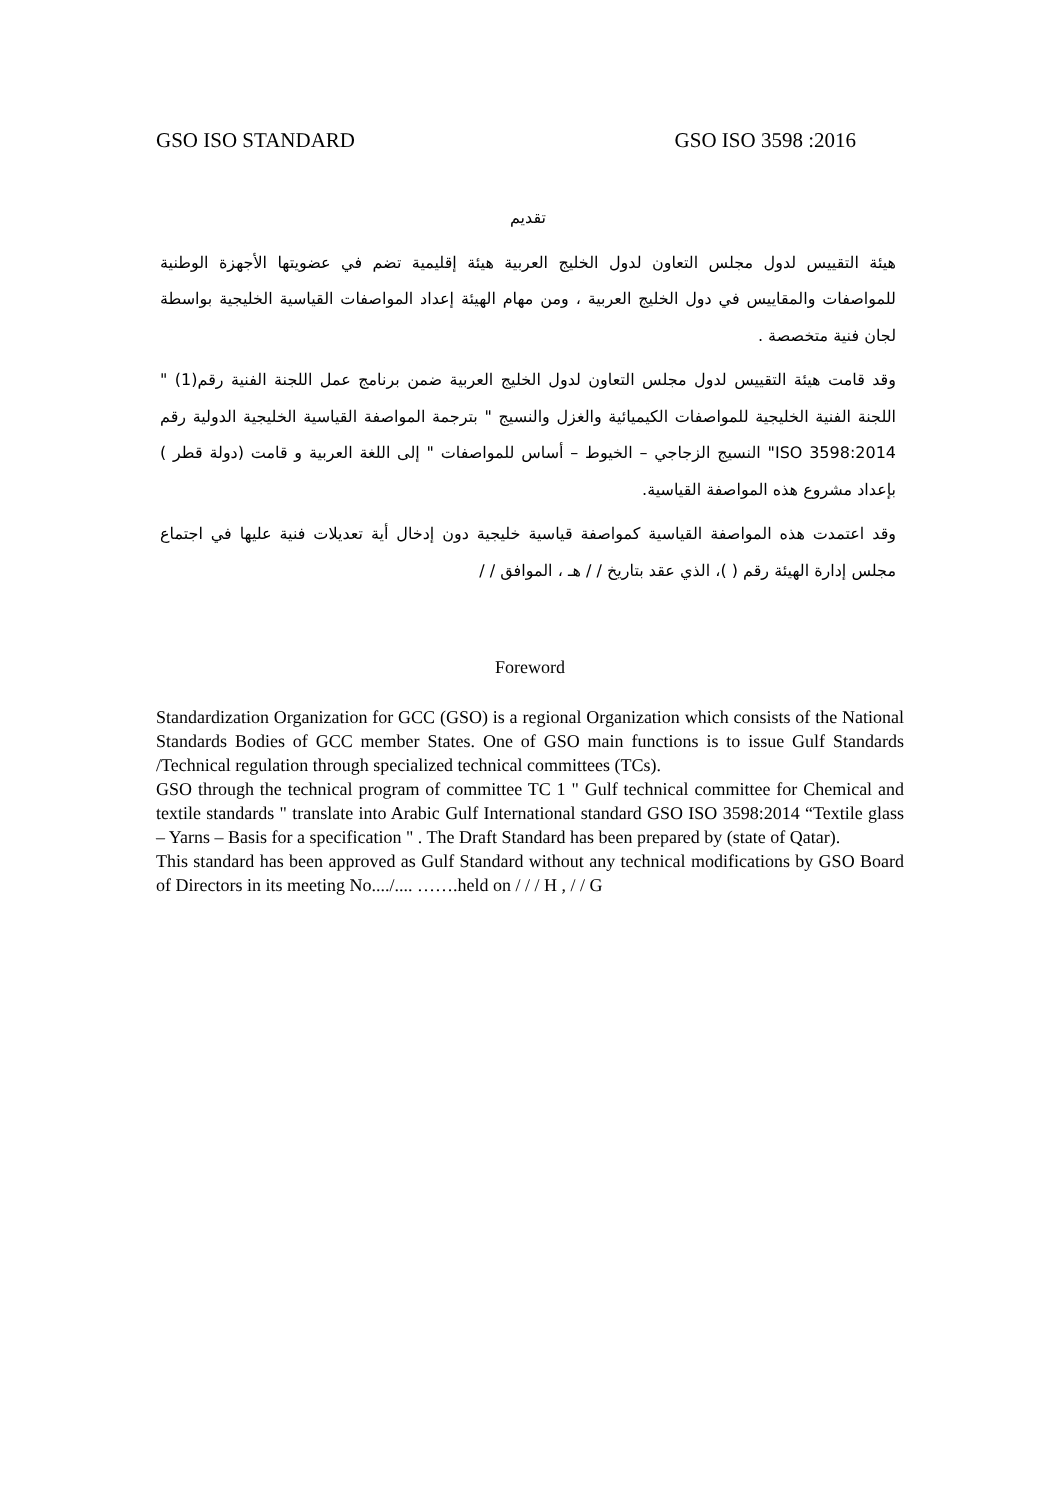GSO ISO STANDARD GSO ISO 3598 :2016
تقديم
هيئة التقييس لدول مجلس التعاون لدول الخليج العربية هيئة إقليمية تضم في عضويتها الأجهزة الوطنية للمواصفات والمقاييس في دول الخليج العربية ، ومن مهام الهيئة إعداد المواصفات القياسية الخليجية بواسطة لجان فنية متخصصة .
وقد قامت هيئة التقييس لدول مجلس التعاون لدول الخليج العربية ضمن برنامج عمل اللجنة الفنية رقم(1) " اللجنة الفنية الخليجية للمواصفات الكيميائية والغزل والنسيج " بترجمة المواصفة القياسية الخليجية الدولية رقم ISO 3598:2014" النسيج الزجاجي – الخيوط – أساس للمواصفات " إلى اللغة العربية و قامت (دولة قطر ) بإعداد مشروع هذه المواصفة القياسية.
وقد اعتمدت هذه المواصفة القياسية كمواصفة قياسية خليجية دون إدخال أية تعديلات فنية عليها في اجتماع مجلس إدارة الهيئة رقم ( )، الذي عقد بتاريخ / / هـ ، الموافق / /
Foreword
Standardization Organization for GCC (GSO) is a regional Organization which consists of the National Standards Bodies of GCC member States. One of GSO main functions is to issue Gulf Standards /Technical regulation through specialized technical committees (TCs).
GSO through the technical program of committee TC 1 " Gulf technical committee for Chemical and textile standards " translate into Arabic Gulf International standard GSO ISO 3598:2014 “Textile glass – Yarns – Basis for a specification " . The Draft Standard has been prepared by (state of Qatar).
This standard has been approved as Gulf Standard without any technical modifications by GSO Board of Directors in its meeting No..../.... …….held on / / / H , / / G